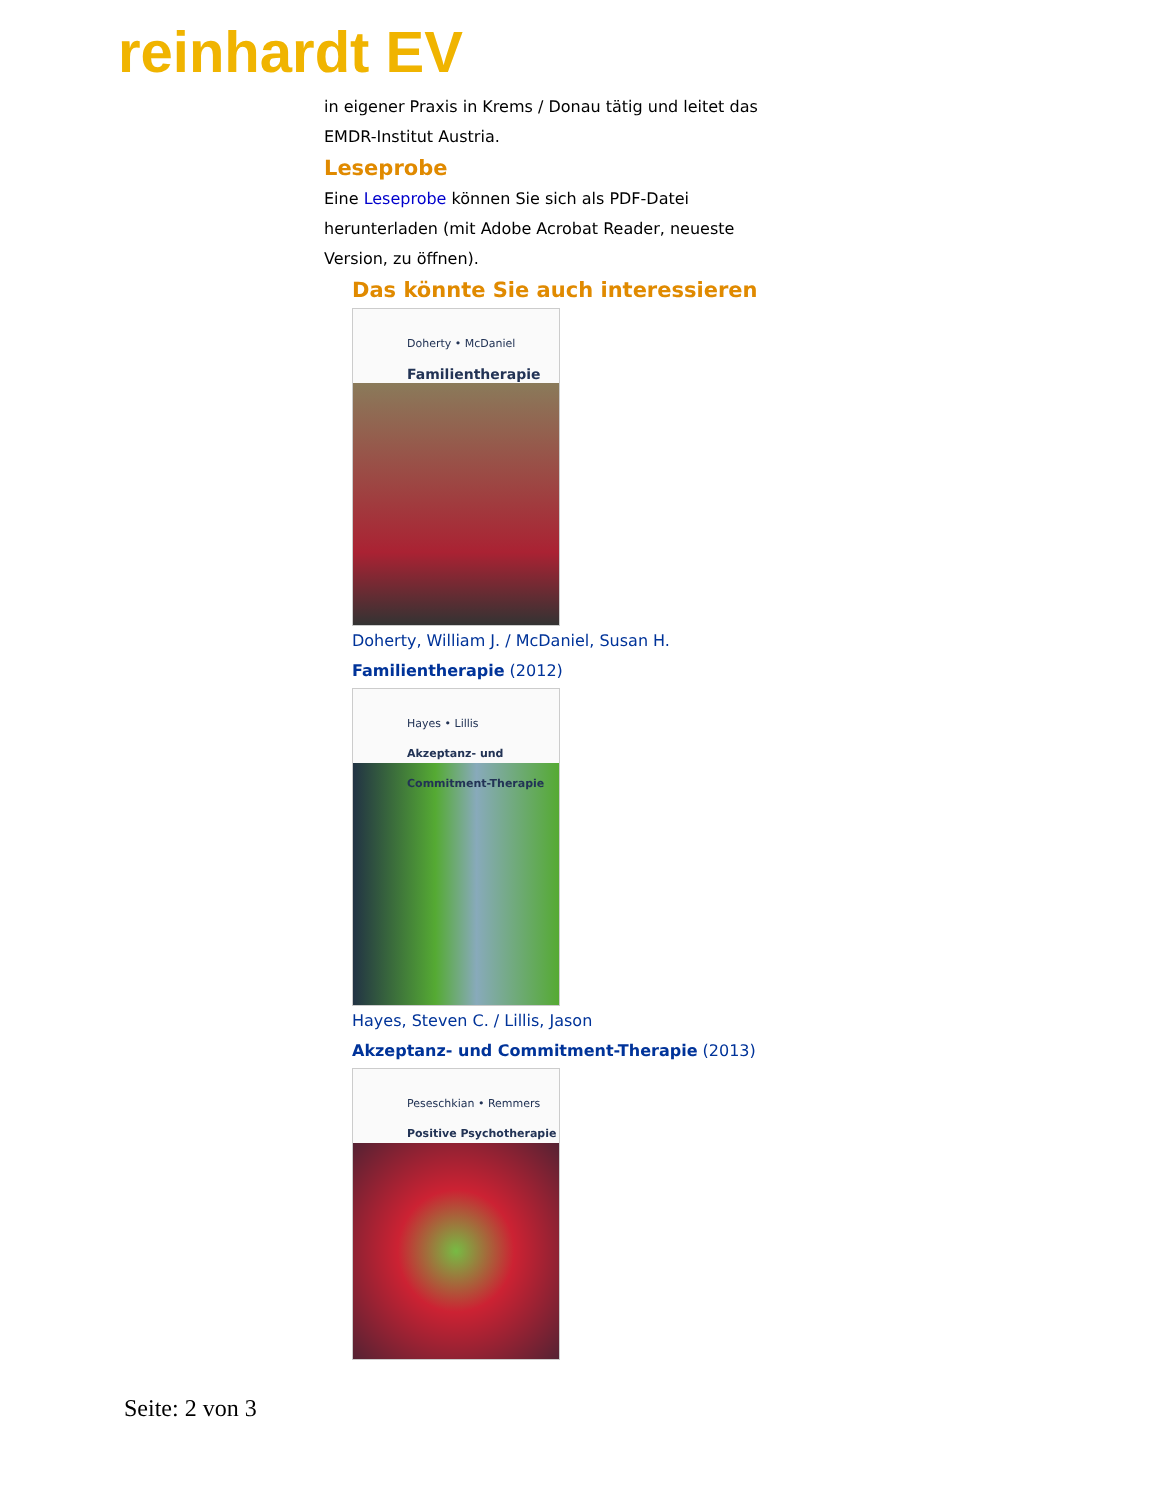reinhardt EV
in eigener Praxis in Krems / Donau tätig und leitet das EMDR-Institut Austria.
Leseprobe
Eine Leseprobe können Sie sich als PDF-Datei herunterladen (mit Adobe Acrobat Reader, neueste Version, zu öffnen).
Das könnte Sie auch interessieren
Doherty • McDaniel
Familientherapie
Doherty, William J. / McDaniel, Susan H.
Familientherapie (2012)
Hayes • Lillis
Akzeptanz- und Commitment-Therapie
Hayes, Steven C. / Lillis, Jason
Akzeptanz- und Commitment-Therapie (2013)
Peseschkian • Remmers
Positive Psychotherapie
Seite: 2 von 3